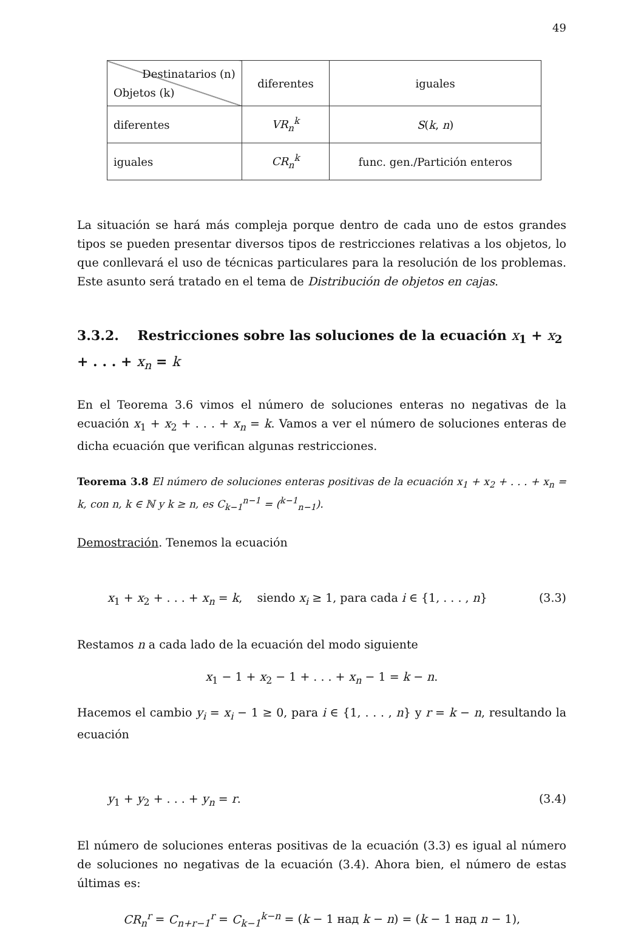49
| Destinatarios (n) Objetos (k) | diferentes | iguales |
| diferentes | VR<sub>n</sub><sup>k</sup> | S ( k , n ) |
| iguales | CR<sub>n</sub><sup>k</sup> | func. gen./Partición enteros |
La situación se hará más compleja porque dentro de cada uno de estos grandes tipos se pueden presentar diversos tipos de restricciones relativas a los objetos, lo que conllevará el uso de técnicas particulares para la resolución de los problemas. Este asunto será tratado en el tema de Distribución de objetos en cajas.
3.3.2. Restricciones sobre las soluciones de la ecuación x<sub>1</sub> + x<sub>2</sub> + . . . + x<sub>n</sub> = k
En el Teorema 3.6 vimos el número de soluciones enteras no negativas de la ecuación x<sub>1</sub> + x<sub>2</sub> + . . . + x<sub>n</sub> = k. Vamos a ver el número de soluciones enteras de dicha ecuación que verifican algunas restricciones.
Teorema 3.8 El número de soluciones enteras positivas de la ecuación x<sub>1</sub> + x<sub>2</sub> + . . . + x<sub>n</sub> = k, con n, k ∈ ℕ y k ≥ n, es C<sub>k−1</sub><sup>n−1</sup> = (<sup>k−1</sup><sub>n−1</sub>).
Demostración. Tenemos la ecuación
x<sub>1</sub> + x<sub>2</sub> + . . . + x<sub>n</sub> = k, siendo x<sub>i</sub> ≥ 1, para cada i ∈ {1, . . . , n} (3.3)
Restamos n a cada lado de la ecuación del modo siguiente
x<sub>1</sub> − 1 + x<sub>2</sub> − 1 + . . . + x<sub>n</sub> − 1 = k − n.
Hacemos el cambio y<sub>i</sub> = x<sub>i</sub> − 1 ≥ 0, para i ∈ {1, . . . , n} y r = k − n, resultando la ecuación
y<sub>1</sub> + y<sub>2</sub> + . . . + y<sub>n</sub> = r. (3.4)
El número de soluciones enteras positivas de la ecuación (3.3) es igual al número de soluciones no negativas de la ecuación (3.4). Ahora bien, el número de estas últimas es:
CR<sub>n</sub><sup>r</sup> = C<sub>n+r−1</sub><sup>r</sup> = C<sub>k−1</sub><sup>k−n</sup> = (k − 1 над k − n) = (k − 1 над n − 1),